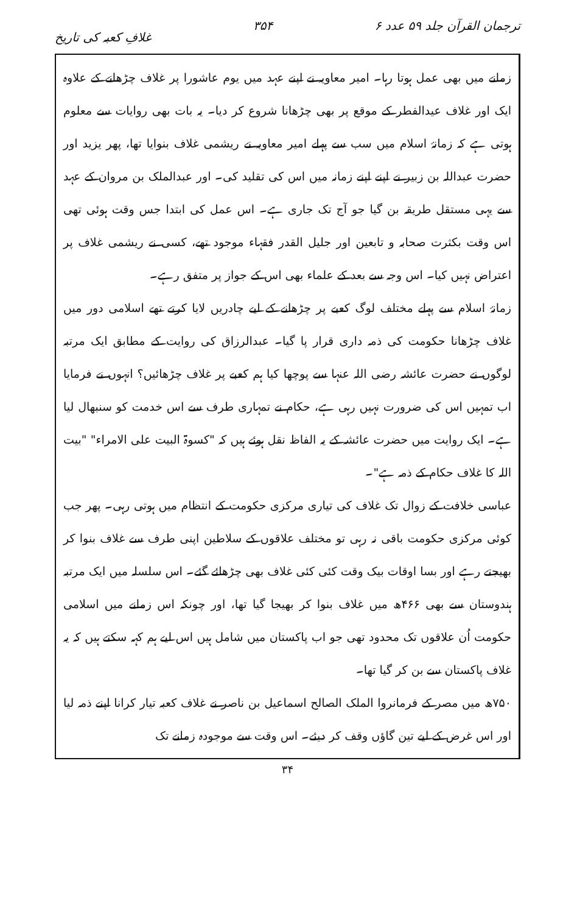ترجمان القرآن جلد ۵۹ عدد ۶ ۳۵۴ غلافِ کعبہ کی تاریخ
زمانے میں بھی عمل ہوتا رہا۔ امیر معاویہ نے اپنے عہد میں یوم عاشورا پر غلاف چڑھانے کے علاوہ ایک اور غلاف عیدالفطر کے موقع پر بھی چڑھانا شروع کر دیا۔ یہ بات بھی روایات سے معلوم ہوتی ہے کہ زمانۂ اسلام میں سب سے پہلے امیر معاویہ نے ریشمی غلاف بنوایا تھا، پھر یزید اور حضرت عبداللہ بن زبیر نے اپنے اپنے زمانہ میں اس کی تقلید کی۔ اور عبدالملک بن مروان کے عہد سے یہی مستقل طریقہ بن گیا جو آج تک جاری ہے۔ اس عمل کی ابتدا جس وقت ہوئی تھی اس وقت بکثرت صحابہ و تابعین اور جلیل القدر فقہاء موجود تھے، کسی نے ریشمی غلاف پر اعتراض نہیں کیا۔ اس وجہ سے بعد کے علماء بھی اس کے جواز پر متفق رہے۔
زمانۂ اسلام سے پہلے مختلف لوگ کعبے پر چڑھانے کے لیے چادریں لایا کرتے تھے اسلامی دور میں غلاف چڑھانا حکومت کی ذمہ داری قرار پا گیا۔ عبدالرزاق کی روایت کے مطابق ایک مرتبہ لوگوں نے حضرت عائشہ رضی اللہ عنہا سے پوچھا کیا ہم کعبے پر غلاف چڑھائیں؟ انہوں نے فرمایا اب تمہیں اس کی ضرورت نہیں رہی ہے، حکام نے تمہاری طرف سے اس خدمت کو سنبھال لیا ہے۔ ایک روایت میں حضرت عائشہ کے یہ الفاظ نقل ہوئے ہیں کہ "کسوۃ البیت علی الامراء" "بیت اللہ کا غلاف حکام کے ذمہ ہے"۔
عباسی خلافت کے زوال تک غلاف کی تیاری مرکزی حکومت کے انتظام میں ہوتی رہی۔ پھر جب کوئی مرکزی حکومت باقی نہ رہی تو مختلف علاقوں کے سلاطین اپنی طرف سے غلاف بنوا کر بھیجتے رہے اور بسا اوقات بیک وقت کئی کئی غلاف بھی چڑھائے گئے۔ اس سلسلہ میں ایک مرتبہ ہندوستان سے بھی ۴۶۶ھ میں غلاف بنوا کر بھیجا گیا تھا، اور چونکہ اس زمانے میں اسلامی حکومت اُن علاقوں تک محدود تھی جو اب پاکستان میں شامل ہیں اس لیے ہم کہہ سکتے ہیں کہ یہ غلاف پاکستان سے بن کر گیا تھا۔
۷۵۰ھ میں مصر کے فرمانروا الملک الصالح اسماعیل بن ناصر نے غلاف کعبہ تیار کرانا اپنے ذمہ لیا اور اس غرض کے لیے تین گاؤں وقف کر دیئے۔ اس وقت سے موجودہ زمانے تک
۳۴